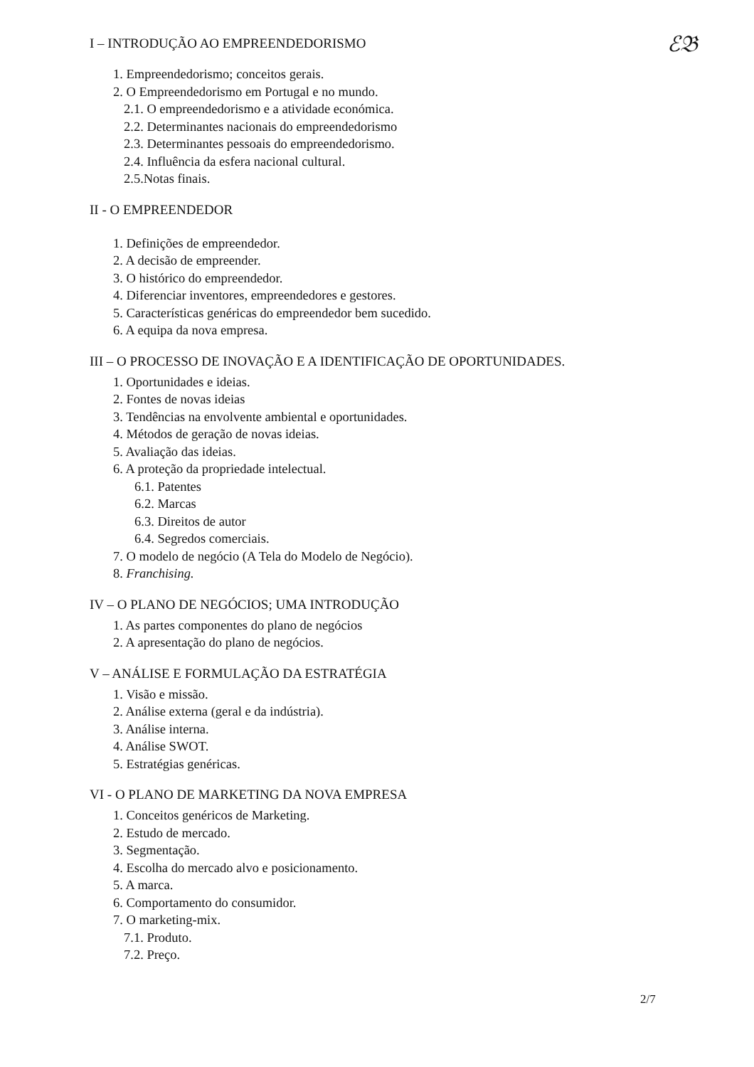ℰ𝔅
I – INTRODUÇÃO AO EMPREENDEDORISMO
1. Empreendedorismo; conceitos gerais.
2. O Empreendedorismo em Portugal e no mundo.
2.1. O empreendedorismo e a atividade económica.
2.2. Determinantes nacionais do empreendedorismo
2.3. Determinantes pessoais do empreendedorismo.
2.4. Influência da esfera nacional cultural.
2.5.Notas finais.
II - O EMPREENDEDOR
1. Definições de empreendedor.
2. A decisão de empreender.
3. O histórico do empreendedor.
4. Diferenciar inventores, empreendedores e gestores.
5. Características genéricas do empreendedor bem sucedido.
6. A equipa da nova empresa.
III – O PROCESSO DE INOVAÇÃO E A IDENTIFICAÇÃO DE OPORTUNIDADES.
1. Oportunidades e ideias.
2. Fontes de novas ideias
3. Tendências na envolvente ambiental e oportunidades.
4. Métodos de geração de novas ideias.
5. Avaliação das ideias.
6. A proteção da propriedade intelectual.
6.1. Patentes
6.2. Marcas
6.3. Direitos de autor
6.4. Segredos comerciais.
7. O modelo de negócio (A Tela do Modelo de Negócio).
8. Franchising.
IV – O PLANO DE NEGÓCIOS; UMA INTRODUÇÃO
1. As partes componentes do plano de negócios
2. A apresentação do plano de negócios.
V – ANÁLISE E FORMULAÇÃO DA ESTRATÉGIA
1. Visão e missão.
2. Análise externa (geral e da indústria).
3. Análise interna.
4. Análise SWOT.
5. Estratégias genéricas.
VI - O PLANO DE MARKETING DA NOVA EMPRESA
1. Conceitos genéricos de Marketing.
2. Estudo de mercado.
3. Segmentação.
4. Escolha do mercado alvo e posicionamento.
5. A marca.
6. Comportamento do consumidor.
7. O marketing-mix.
7.1. Produto.
7.2. Preço.
2/7